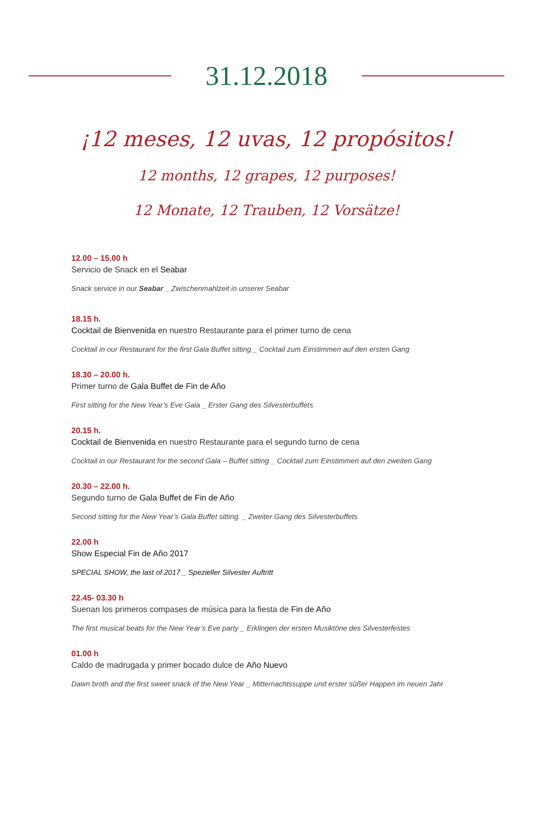31.12.2018
¡12 meses, 12 uvas, 12 propósitos!
12 months, 12 grapes, 12 purposes!
12 Monate, 12 Trauben, 12 Vorsätze!
12.00 – 15.00 h
Servicio de Snack en el Seabar
Snack service in our Seabar _ Zwischenmahlzeit in unserer Seabar
18.15 h.
Cocktail de Bienvenida en nuestro Restaurante para el primer turno de cena
Cocktail in our Restaurant for the first Gala Buffet sitting _ Cocktail zum Einstimmen auf den ersten Gang
18.30 – 20.00 h.
Primer turno de Gala Buffet de Fin de Año
First sitting for the New Year’s Eve Gala _ Erster Gang des Silvesterbuffets
20.15 h.
Cocktail de Bienvenida en nuestro Restaurante para el segundo turno de cena
Cocktail in our Restaurant for the second Gala – Buffet sitting _ Cocktail zum Einstimmen auf den zweiten Gang
20.30 – 22.00 h.
Segundo turno de Gala Buffet de Fin de Año
Second sitting for the New Year’s Gala Buffet sitting. _ Zweiter Gang des Silvesterbuffets
22.00 h
Show Especial Fin de Año 2017
SPECIAL SHOW, the last of 2017 _ Spezieller Silvester Auftritt
22.45- 03.30 h
Suenan los primeros compases de música para la fiesta de Fin de Año
The first musical beats for the New Year’s Eve party _ Erklingen der ersten Musiktöne des Silvesterfestes
01.00 h
Caldo de madrugada y primer bocado dulce de Año Nuevo
Dawn broth and the first sweet snack of the New Year _ Mitternachtssuppe und erster süßer Happen im neuen Jahr